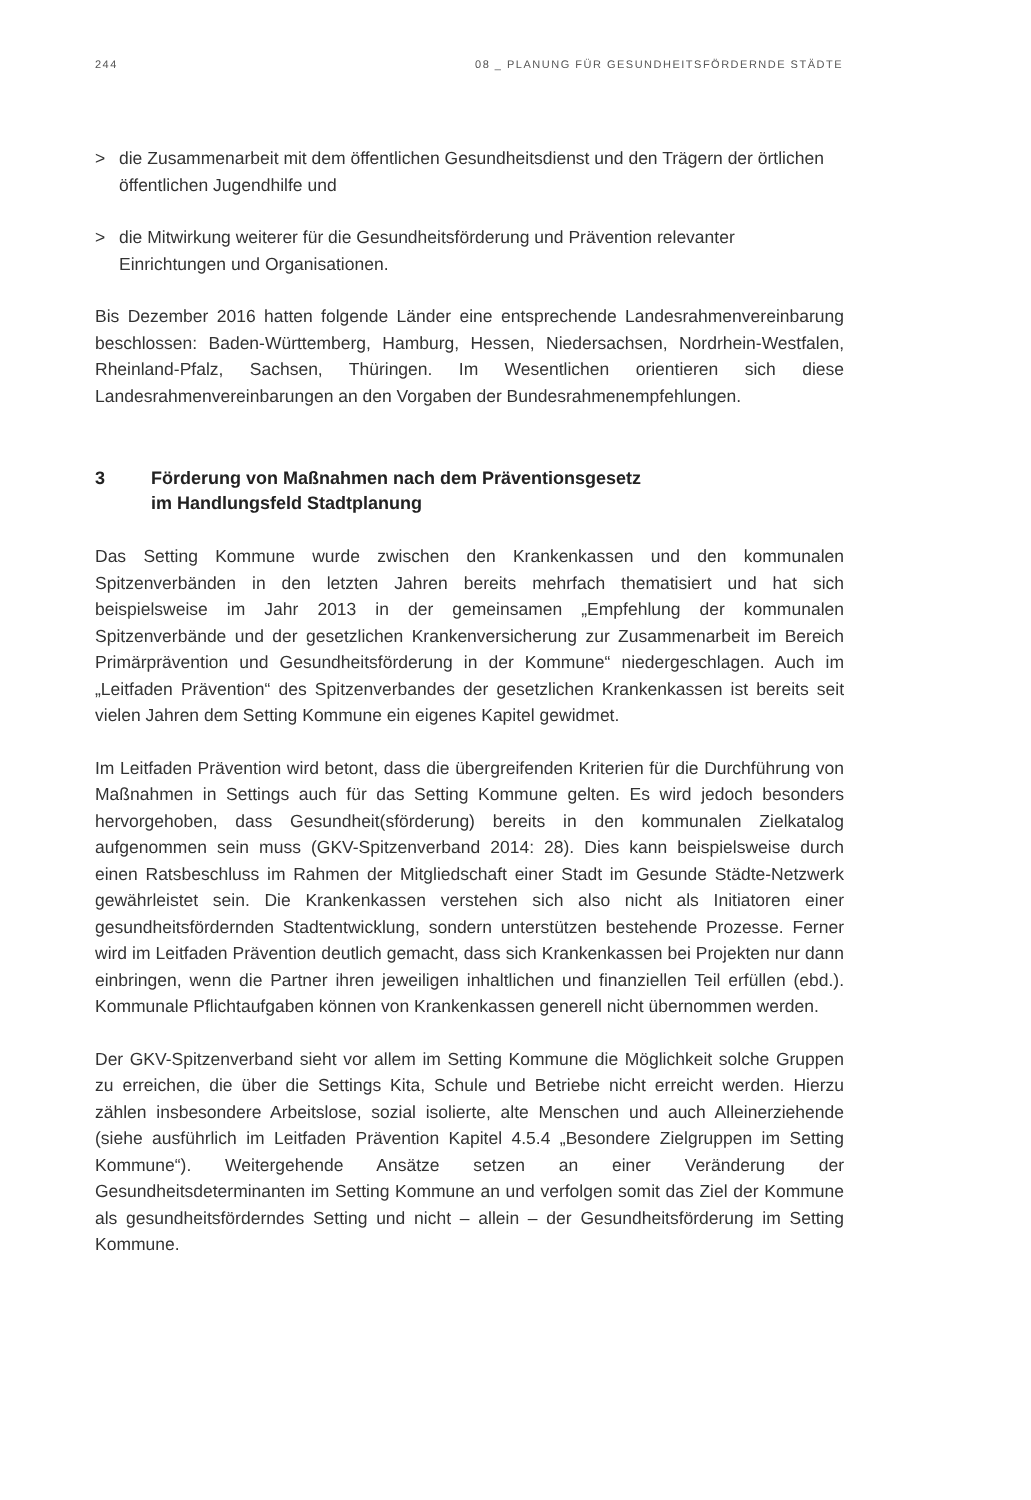244 08 _ PLANUNG FÜR GESUNDHEITSFÖRDERNDE STÄDTE
> die Zusammenarbeit mit dem öffentlichen Gesundheitsdienst und den Trägern der örtlichen öffentlichen Jugendhilfe und
> die Mitwirkung weiterer für die Gesundheitsförderung und Prävention relevanter Einrichtungen und Organisationen.
Bis Dezember 2016 hatten folgende Länder eine entsprechende Landesrahmenvereinbarung beschlossen: Baden-Württemberg, Hamburg, Hessen, Niedersachsen, Nordrhein-Westfalen, Rheinland-Pfalz, Sachsen, Thüringen. Im Wesentlichen orientieren sich diese Landesrahmenvereinbarungen an den Vorgaben der Bundesrahmenempfehlungen.
3 Förderung von Maßnahmen nach dem Präventionsgesetz
im Handlungsfeld Stadtplanung
Das Setting Kommune wurde zwischen den Krankenkassen und den kommunalen Spitzenverbänden in den letzten Jahren bereits mehrfach thematisiert und hat sich beispielsweise im Jahr 2013 in der gemeinsamen „Empfehlung der kommunalen Spitzenverbände und der gesetzlichen Krankenversicherung zur Zusammenarbeit im Bereich Primärprävention und Gesundheitsförderung in der Kommune“ niedergeschlagen. Auch im „Leitfaden Prävention“ des Spitzenverbandes der gesetzlichen Krankenkassen ist bereits seit vielen Jahren dem Setting Kommune ein eigenes Kapitel gewidmet.
Im Leitfaden Prävention wird betont, dass die übergreifenden Kriterien für die Durchführung von Maßnahmen in Settings auch für das Setting Kommune gelten. Es wird jedoch besonders hervorgehoben, dass Gesundheit(sförderung) bereits in den kommunalen Zielkatalog aufgenommen sein muss (GKV-Spitzenverband 2014: 28). Dies kann beispielsweise durch einen Ratsbeschluss im Rahmen der Mitgliedschaft einer Stadt im Gesunde Städte-Netzwerk gewährleistet sein. Die Krankenkassen verstehen sich also nicht als Initiatoren einer gesundheitsfördernden Stadtentwicklung, sondern unterstützen bestehende Prozesse. Ferner wird im Leitfaden Prävention deutlich gemacht, dass sich Krankenkassen bei Projekten nur dann einbringen, wenn die Partner ihren jeweiligen inhaltlichen und finanziellen Teil erfüllen (ebd.). Kommunale Pflichtaufgaben können von Krankenkassen generell nicht übernommen werden.
Der GKV-Spitzenverband sieht vor allem im Setting Kommune die Möglichkeit solche Gruppen zu erreichen, die über die Settings Kita, Schule und Betriebe nicht erreicht werden. Hierzu zählen insbesondere Arbeitslose, sozial isolierte, alte Menschen und auch Alleinerziehende (siehe ausführlich im Leitfaden Prävention Kapitel 4.5.4 „Besondere Zielgruppen im Setting Kommune“). Weitergehende Ansätze setzen an einer Veränderung der Gesundheitsdeterminanten im Setting Kommune an und verfolgen somit das Ziel der Kommune als gesundheitsförderndes Setting und nicht – allein – der Gesundheitsförderung im Setting Kommune.